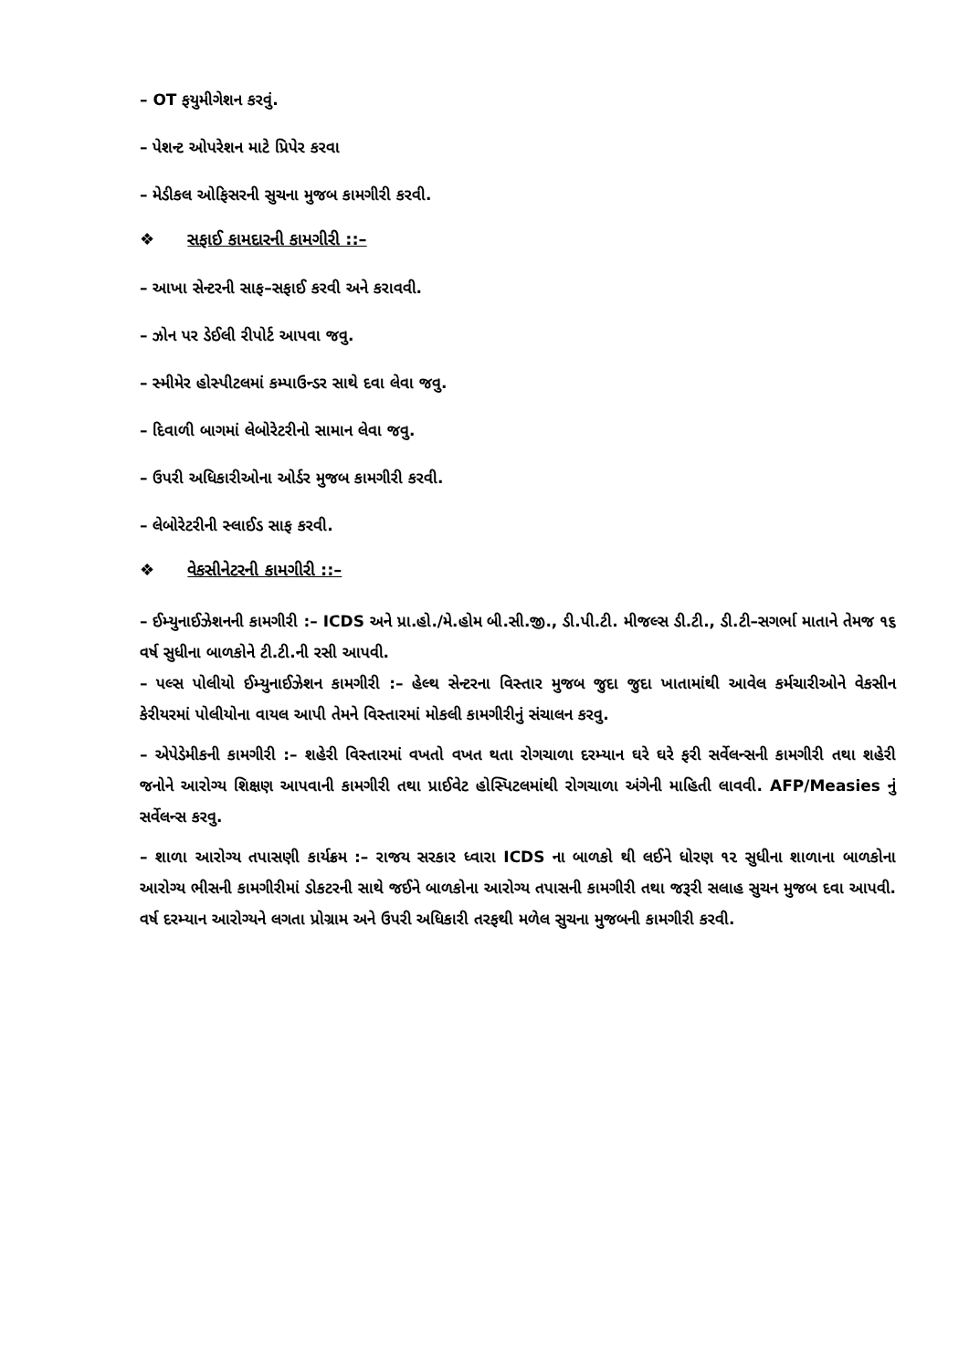– OT ફયુમીગેશન કરવું.
– પેશન્ટ ઓપરેશન માટે પ્રિપેર કરવા
– મેડીકલ ઓફિસરની સુચના મુજબ કામગીરી કરવી.
❖ સફાઈ કામદારની કામગીરી ::–
– આખા સેન્ટરની સાફ–સફાઈ કરવી અને કરાવવી.
– ઝોન પર ડેઈલી રીપોર્ટ આપવા જવુ.
– સ્મીમેર હોસ્પીટલમાં કમ્પાઉન્ડર સાથે દવા લેવા જવુ.
– દિવાળી બાગમાં લેબોરેટરીનો સામાન લેવા જવુ.
– ઉપરી અધિકારીઓના ઓર્ડર મુજબ કામગીરી કરવી.
– લેબોરેટરીની સ્લાઈડ સાફ કરવી.
❖ વેકસીનેટરની કામગીરી ::–
– ઈમ્યુનાઈઝેશનની કામગીરી :– ICDS અને પ્રા.હો./મે.હોમ બી.સી.જી., ડી.પી.ટી. મીજલ્સ ડી.ટી., ડી.ટી–સગર્ભા માતાને તેમજ ૧૬ વર્ષ સુધીના બાળકોને ટી.ટી.ની રસી આપવી.
– પલ્સ પોલીયો ઈમ્યુનાઈઝેશન કામગીરી :– હેલ્થ સેન્ટરના વિસ્તાર મુજબ જુદા જુદા ખાતામાંથી આવેલ કર્મચારીઓને વેકસીન કેરીયરમાં પોલીયોના વાયલ આપી તેમને વિસ્તારમાં મોકલી કામગીરીનું સંચાલન કરવુ.
– એપેડેમીકની કામગીરી :– શહેરી વિસ્તારમાં વખતો વખત થતા રોગચાળા દરમ્યાન ઘરે ઘરે ફરી સર્વેલન્સની કામગીરી તથા શહેરી જનોને આરોગ્ય શિક્ષણ આપવાની કામગીરી તથા પ્રાઈવેટ હોસ્પિટલમાંથી રોગચાળા અંગેની માહિતી લાવવી. AFP/Measies નું સર્વેલન્સ કરવુ.
– શાળા આરોગ્ય તપાસણી કાર્યક્રમ :– રાજય સરકાર ધ્વારા ICDS ના બાળકો થી લઈને ધોરણ ૧૨ સુધીના શાળાના બાળકોના આરોગ્ય ભીસની કામગીરીમાં ડોકટરની સાથે જઈને બાળકોના આરોગ્ય તપાસની કામગીરી તથા જરૂરી સલાહ સુચન મુજબ દવા આપવી. વર્ષ દરમ્યાન આરોગ્યને લગતા પ્રોગ્રામ અને ઉપરી અધિકારી તરફથી મળેલ સુચના મુજબની કામગીરી કરવી.